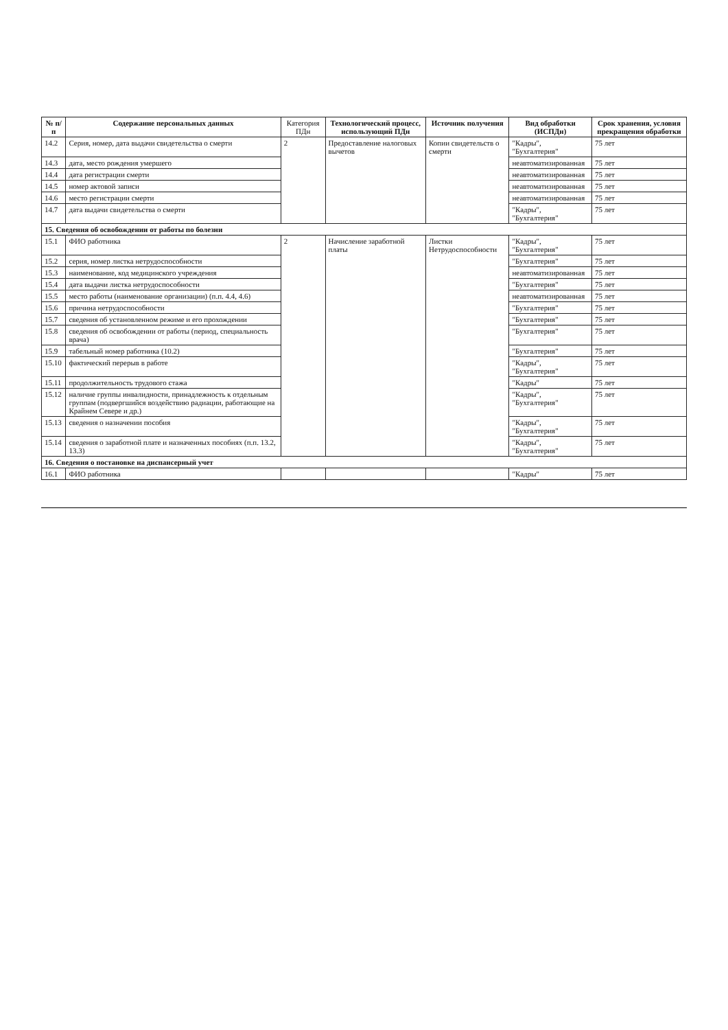| № п/п | Содержание персональных данных | Категория ПДн | Технологический процесс, использующий ПДн | Источник получения | Вид обработки (ИСПДн) | Срок хранения, условия прекращения обработки |
| --- | --- | --- | --- | --- | --- | --- |
| 14.2 | Серия, номер, дата выдачи свидетельства о смерти | 2 | Предоставление налоговых вычетов | Копии свидетельств о смерти | "Кадры", "Бухгалтерия" | 75 лет |
| 14.3 | дата, место рождения умершего | | | | неавтоматизированная | 75 лет |
| 14.4 | дата регистрации смерти | | | | неавтоматизированная | 75 лет |
| 14.5 | номер актовой записи | | | | неавтоматизированная | 75 лет |
| 14.6 | место регистрации смерти | | | | неавтоматизированная | 75 лет |
| 14.7 | дата выдачи свидетельства о смерти | | | | "Кадры", "Бухгалтерия" | 75 лет |
| 15. Сведения об освобождении от работы по болезни | | | | | | |
| 15.1 | ФИО работника | 2 | Начисление заработной платы | Листки Нетрудоспособности | "Кадры", "Бухгалтерия" | 75 лет |
| 15.2 | серия, номер листка нетрудоспособности | | | | "Бухгалтерия" | 75 лет |
| 15.3 | наименование, код медицинского учреждения | | | | неавтоматизированная | 75 лет |
| 15.4 | дата выдачи листка нетрудоспособности | | | | "Бухгалтерия" | 75 лет |
| 15.5 | место работы (наименование организации) (п.п. 4.4, 4.6) | | | | неавтоматизированная | 75 лет |
| 15.6 | причина нетрудоспособности | | | | "Бухгалтерия" | 75 лет |
| 15.7 | сведения об установленном режиме и его прохождении | | | | "Бухгалтерия" | 75 лет |
| 15.8 | сведения об освобождении от работы (период, специальность врача) | | | | "Бухгалтерия" | 75 лет |
| 15.9 | табельный номер работника (10.2) | | | | "Бухгалтерия" | 75 лет |
| 15.10 | фактический перерыв в работе | | | | "Кадры", "Бухгалтерия" | 75 лет |
| 15.11 | продолжительность трудового стажа | | | | "Кадры" | 75 лет |
| 15.12 | наличие группы инвалидности, принадлежность к отдельным группам (подвергшийся воздействию радиации, работающие на Крайнем Севере и др.) | | | | "Кадры", "Бухгалтерия" | 75 лет |
| 15.13 | сведения о назначении пособия | | | | "Кадры", "Бухгалтерия" | 75 лет |
| 15.14 | сведения о заработной плате и назначенных пособиях (п.п. 13.2, 13.3) | | | | "Кадры", "Бухгалтерия" | 75 лет |
| 16. Сведения о постановке на диспансерный учет | | | | | | |
| 16.1 | ФИО работника | | | | "Кадры" | 75 лет |